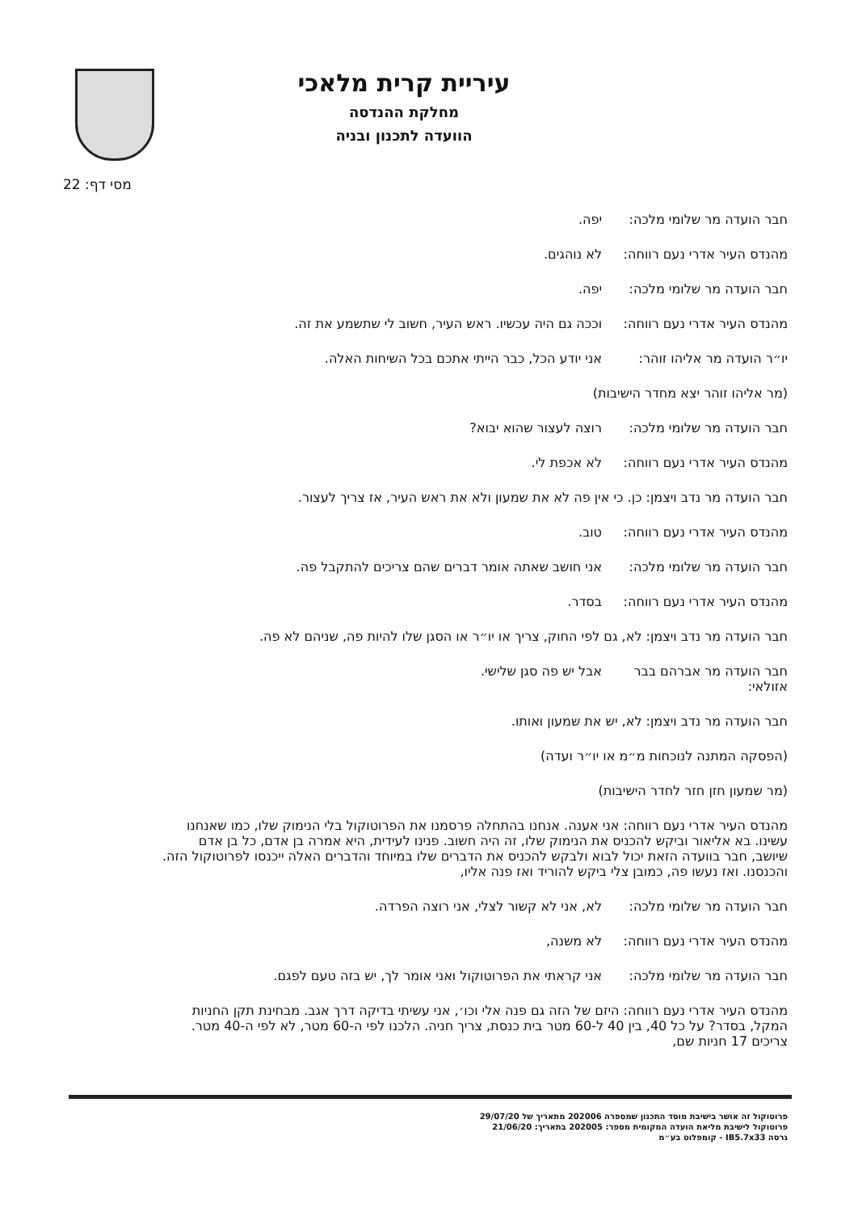עיריית קרית מלאכי
מחלקת ההנדסה
הוועדה לתכנון ובניה
מסי דף: 22
חבר הועדה מר שלומי מלכה:
יפה.
מהנדס העיר אדרי נעם רווחה:
לא נוהגים.
חבר הועדה מר שלומי מלכה:
יפה.
מהנדס העיר אדרי נעם רווחה:
וככה גם היה עכשיו. ראש העיר, חשוב לי שתשמע את זה.
יו״ר הועדה מר אליהו זוהר:
אני יודע הכל, כבר הייתי אתכם בכל השיחות האלה.
(מר אליהו זוהר יצא מחדר הישיבות)
חבר הועדה מר שלומי מלכה:
רוצה לעצור שהוא יבוא?
מהנדס העיר אדרי נעם רווחה:
לא אכפת לי.
חבר הועדה מר נדב ויצמן: כן. כי אין פה לא את שמעון ולא את ראש העיר, אז צריך לעצור.
מהנדס העיר אדרי נעם רווחה:
טוב.
חבר הועדה מר שלומי מלכה:
אני חושב שאתה אומר דברים שהם צריכים להתקבל פה.
מהנדס העיר אדרי נעם רווחה:
בסדר.
חבר הועדה מר נדב ויצמן: לא, גם לפי החוק, צריך או יו״ר או הסגן שלו להיות פה, שניהם לא פה.
חבר הועדה מר אברהם בבר אזולאי:
אבל יש פה סגן שלישי.
חבר הועדה מר נדב ויצמן: לא, יש את שמעון ואותו.
(הפסקה המתנה לנוכחות מ״מ או יו״ר ועדה)
(מר שמעון חזן חזר לחדר הישיבות)
מהנדס העיר אדרי נעם רווחה: אני אענה. אנחנו בהתחלה פרסמנו את הפרוטוקול בלי הנימוק שלו, כמו שאנחנו עשינו. בא אליאור וביקש להכניס את הנימוק שלו, זה היה חשוב. פנינו לעידית, היא אמרה בן אדם, כל בן אדם שיושב, חבר בוועדה הזאת יכול לבוא ולבקש להכניס את הדברים שלו במיוחד והדברים האלה ייכנסו לפרוטוקול הזה. והכנסנו. ואז נעשו פה, כמובן צלי ביקש להוריד ואז פנה אליו,
חבר הועדה מר שלומי מלכה:
לא, אני לא קשור לצלי, אני רוצה הפרדה.
מהנדס העיר אדרי נעם רווחה:
לא משנה,
חבר הועדה מר שלומי מלכה:
אני קראתי את הפרוטוקול ואני אומר לך, יש בזה טעם לפגם.
מהנדס העיר אדרי נעם רווחה: היזם של הזה גם פנה אלי וכו׳, אני עשיתי בדיקה דרך אגב. מבחינת תקן החניות המקל, בסדר? על כל 40, בין 40 ל-60 מטר בית כנסת, צריך חניה. הלכנו לפי ה-60 מטר, לא לפי ה-40 מטר. צריכים 17 חניות שם,
פרוטוקול זה אושר בישיבת מוסד התכנון שמספרה 202006 מתאריך של 29/07/20
פרוטוקול לישיבת מליאת הועדה המקומית מספר: 202005 בתאריך: 21/06/20
גרסה IB5.7x33 - קומפלוט בע״מ